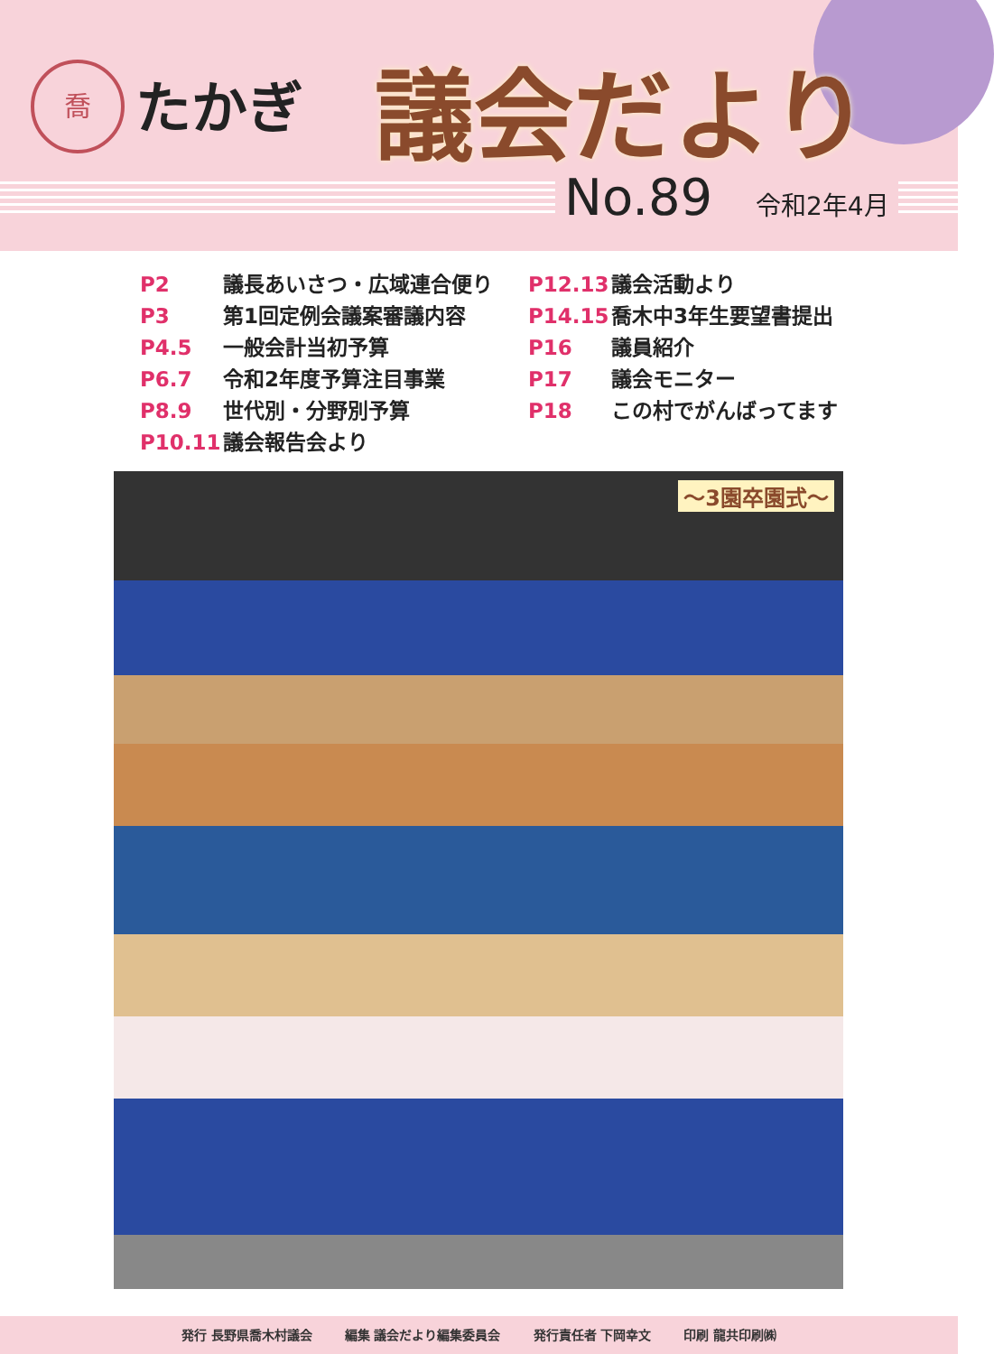喬 たかぎ 議会だより
No.89 令和2年4月
P2 議長あいさつ・広域連合便り
P3 第1回定例会議案審議内容
P4.5 一般会計当初予算
P6.7 令和2年度予算注目事業
P8.9 世代別・分野別予算
P10.11 議会報告会より
P12.13 議会活動より
P14.15 喬木中3年生要望書提出
P16 議員紹介
P17 議会モニター
P18 この村でがんばってます
～3園卒園式～
発行 長野県喬木村議会 編集 議会だより編集委員会 発行責任者 下岡幸文 印刷 龍共印刷㈱